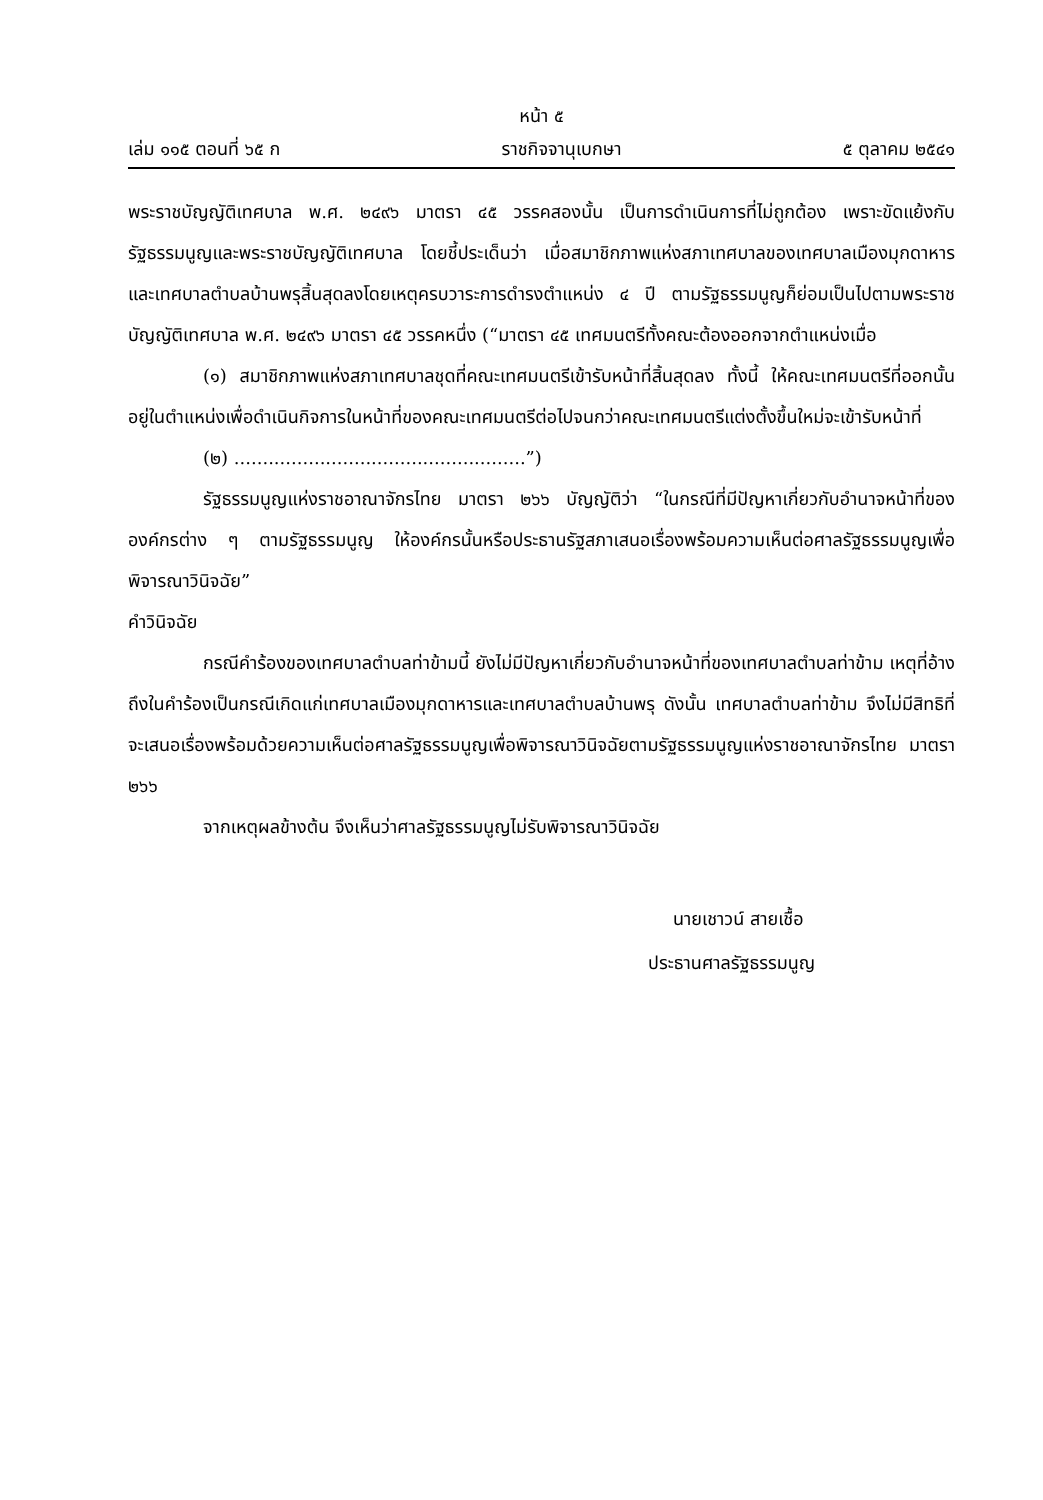หน้า ๕
เล่ม ๑๑๕ ตอนที่ ๖๕ ก ราชกิจจานุเบกษา ๕ ตุลาคม ๒๕๔๑
พระราชบัญญัติเทศบาล พ.ศ. ๒๔๙๖ มาตรา ๔๕ วรรคสองนั้น เป็นการดำเนินการที่ไม่ถูกต้อง เพราะขัดแย้งกับรัฐธรรมนูญและพระราชบัญญัติเทศบาล โดยชี้ประเด็นว่า เมื่อสมาชิกภาพแห่งสภาเทศบาลของเทศบาลเมืองมุกดาหารและเทศบาลตำบลบ้านพรุสิ้นสุดลงโดยเหตุครบวาระการดำรงตำแหน่ง ๔ ปี ตามรัฐธรรมนูญก็ย่อมเป็นไปตามพระราชบัญญัติเทศบาล พ.ศ. ๒๔๙๖ มาตรา ๔๕ วรรคหนึ่ง (“มาตรา ๔๕ เทศมนตรีทั้งคณะต้องออกจากตำแหน่งเมื่อ
(๑) สมาชิกภาพแห่งสภาเทศบาลชุดที่คณะเทศมนตรีเข้ารับหน้าที่สิ้นสุดลง ทั้งนี้ ให้คณะเทศมนตรีที่ออกนั้นอยู่ในตำแหน่งเพื่อดำเนินกิจการในหน้าที่ของคณะเทศมนตรีต่อไปจนกว่าคณะเทศมนตรีแต่งตั้งขึ้นใหม่จะเข้ารับหน้าที่
(๒) ...................................................”)
รัฐธรรมนูญแห่งราชอาณาจักรไทย มาตรา ๒๖๖ บัญญัติว่า “ในกรณีที่มีปัญหาเกี่ยวกับอำนาจหน้าที่ขององค์กรต่าง ๆ ตามรัฐธรรมนูญ ให้องค์กรนั้นหรือประธานรัฐสภาเสนอเรื่องพร้อมความเห็นต่อศาลรัฐธรรมนูญเพื่อพิจารณาวินิจฉัย”
คำวินิจฉัย
กรณีคำร้องของเทศบาลตำบลท่าข้ามนี้ ยังไม่มีปัญหาเกี่ยวกับอำนาจหน้าที่ของเทศบาลตำบลท่าข้าม เหตุที่อ้างถึงในคำร้องเป็นกรณีเกิดแก่เทศบาลเมืองมุกดาหารและเทศบาลตำบลบ้านพรุ ดังนั้น เทศบาลตำบลท่าข้าม จึงไม่มีสิทธิที่จะเสนอเรื่องพร้อมด้วยความเห็นต่อศาลรัฐธรรมนูญเพื่อพิจารณาวินิจฉัยตามรัฐธรรมนูญแห่งราชอาณาจักรไทย มาตรา ๒๖๖
จากเหตุผลข้างต้น จึงเห็นว่าศาลรัฐธรรมนูญไม่รับพิจารณาวินิจฉัย
นายเชาวน์ สายเชื้อ
ประธานศาลรัฐธรรมนูญ